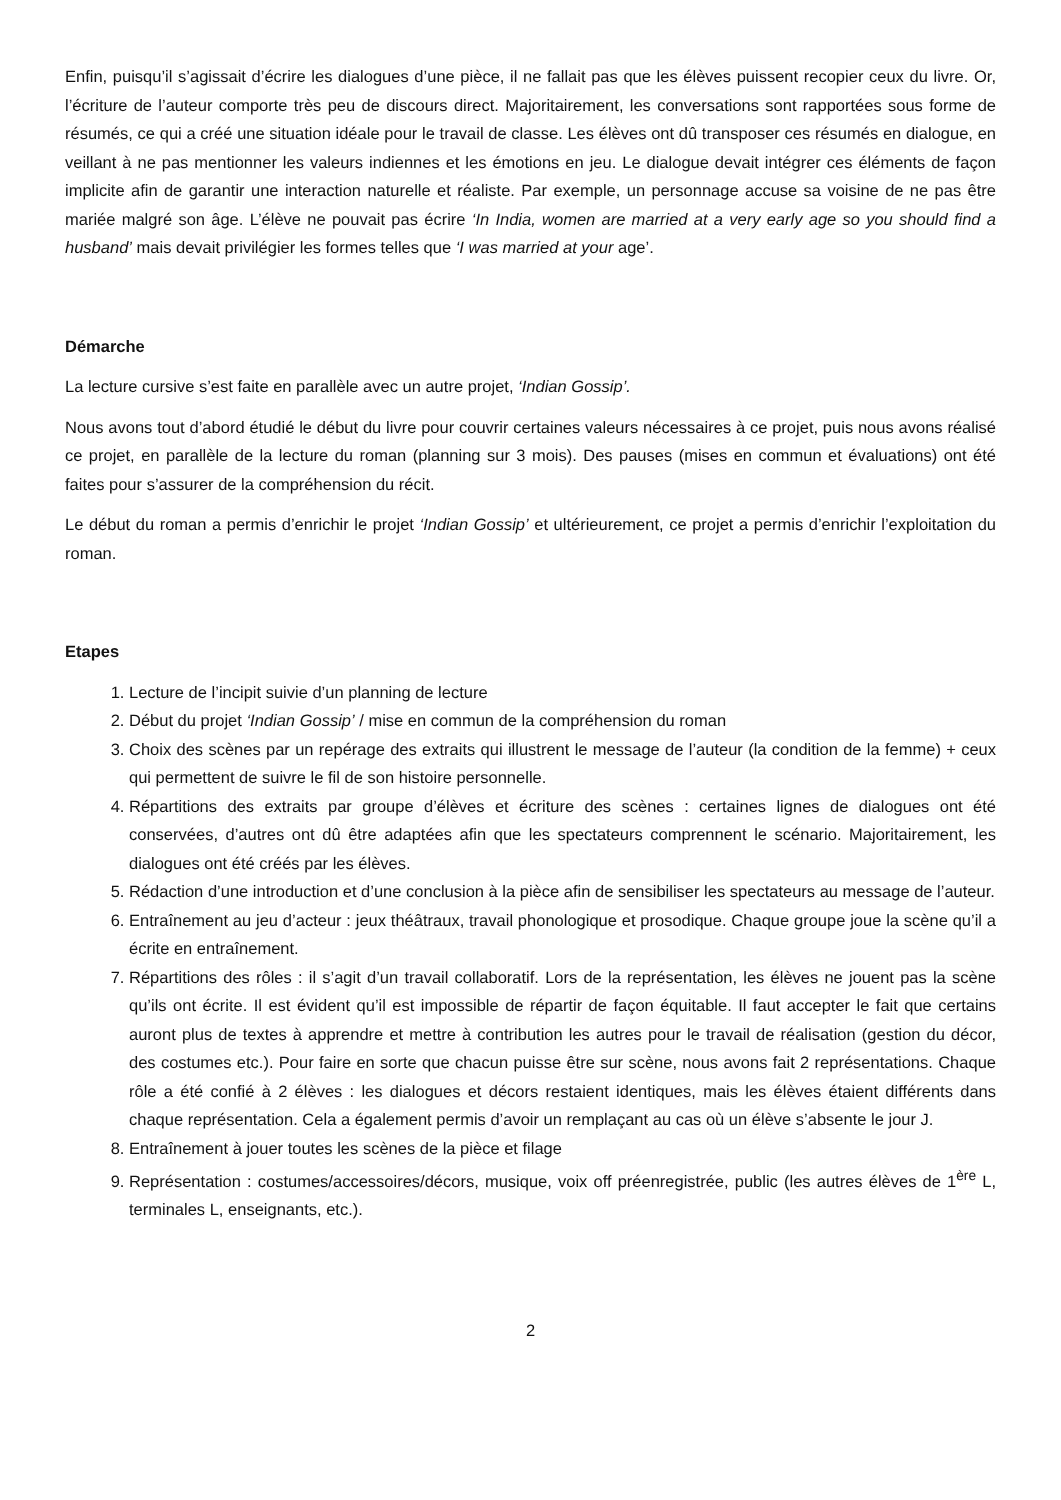Enfin, puisqu’il s’agissait d’écrire les dialogues d’une pièce, il ne fallait pas que les élèves puissent recopier ceux du livre. Or, l’écriture de l’auteur comporte très peu de discours direct. Majoritairement, les conversations sont rapportées sous forme de résumés, ce qui a créé une situation idéale pour le travail de classe. Les élèves ont dû transposer ces résumés en dialogue, en veillant à ne pas mentionner les valeurs indiennes et les émotions en jeu. Le dialogue devait intégrer ces éléments de façon implicite afin de garantir une interaction naturelle et réaliste. Par exemple, un personnage accuse sa voisine de ne pas être mariée malgré son âge. L’élève ne pouvait pas écrire ‘In India, women are married at a very early age so you should find a husband’ mais devait privilégier les formes telles que ‘I was married at your age’.
Démarche
La lecture cursive s’est faite en parallèle avec un autre projet, ‘Indian Gossip’.
Nous avons tout d’abord étudié le début du livre pour couvrir certaines valeurs nécessaires à ce projet, puis nous avons réalisé ce projet, en parallèle de la lecture du roman (planning sur 3 mois). Des pauses (mises en commun et évaluations) ont été faites pour s’assurer de la compréhension du récit.
Le début du roman a permis d’enrichir le projet ‘Indian Gossip’ et ultérieurement, ce projet a permis d’enrichir l’exploitation du roman.
Etapes
1. Lecture de l’incipit suivie d’un planning de lecture
2. Début du projet ‘Indian Gossip’ / mise en commun de la compréhension du roman
3. Choix des scènes par un repérage des extraits qui illustrent le message de l’auteur (la condition de la femme) + ceux qui permettent de suivre le fil de son histoire personnelle.
4. Répartitions des extraits par groupe d’élèves et écriture des scènes : certaines lignes de dialogues ont été conservées, d’autres ont dû être adaptées afin que les spectateurs comprennent le scénario. Majoritairement, les dialogues ont été créés par les élèves.
5. Rédaction d’une introduction et d’une conclusion à la pièce afin de sensibiliser les spectateurs au message de l’auteur.
6. Entraînement au jeu d’acteur : jeux théâtraux, travail phonologique et prosodique. Chaque groupe joue la scène qu’il a écrite en entraînement.
7. Répartitions des rôles : il s’agit d’un travail collaboratif. Lors de la représentation, les élèves ne jouent pas la scène qu’ils ont écrite. Il est évident qu’il est impossible de répartir de façon équitable. Il faut accepter le fait que certains auront plus de textes à apprendre et mettre à contribution les autres pour le travail de réalisation (gestion du décor, des costumes etc.). Pour faire en sorte que chacun puisse être sur scène, nous avons fait 2 représentations. Chaque rôle a été confié à 2 élèves : les dialogues et décors restaient identiques, mais les élèves étaient différents dans chaque représentation. Cela a également permis d’avoir un remplaçant au cas où un élève s’absente le jour J.
8. Entraînement à jouer toutes les scènes de la pièce et filage
9. Représentation : costumes/accessoires/décors, musique, voix off préenregistrée, public (les autres élèves de 1<sup>ère</sup> L, terminales L, enseignants, etc.).
2